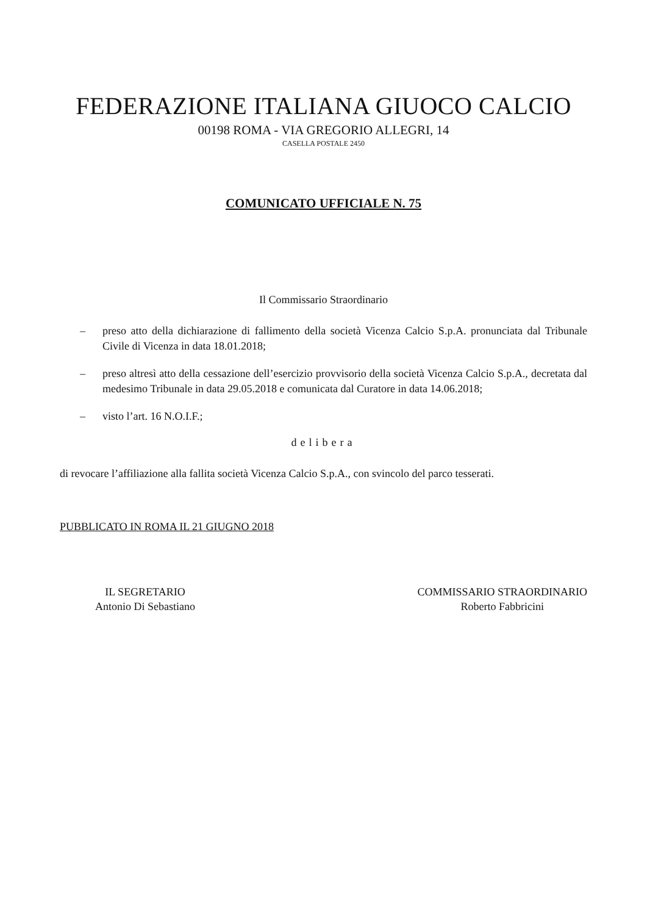FEDERAZIONE ITALIANA GIUOCO CALCIO
00198 ROMA - VIA GREGORIO ALLEGRI, 14
CASELLA POSTALE 2450
COMUNICATO UFFICIALE N. 75
Il Commissario Straordinario
– preso atto della dichiarazione di fallimento della società Vicenza Calcio S.p.A. pronunciata dal Tribunale Civile di Vicenza in data 18.01.2018;
– preso altresì atto della cessazione dell’esercizio provvisorio della società Vicenza Calcio S.p.A., decretata dal medesimo Tribunale in data 29.05.2018 e comunicata dal Curatore in data 14.06.2018;
– visto l’art. 16 N.O.I.F.;
delibera
di revocare l’affiliazione alla fallita società Vicenza Calcio S.p.A., con svincolo del parco tesserati.
PUBBLICATO IN ROMA IL 21 GIUGNO 2018
IL SEGRETARIO
Antonio Di Sebastiano
COMMISSARIO STRAORDINARIO
Roberto Fabbricini